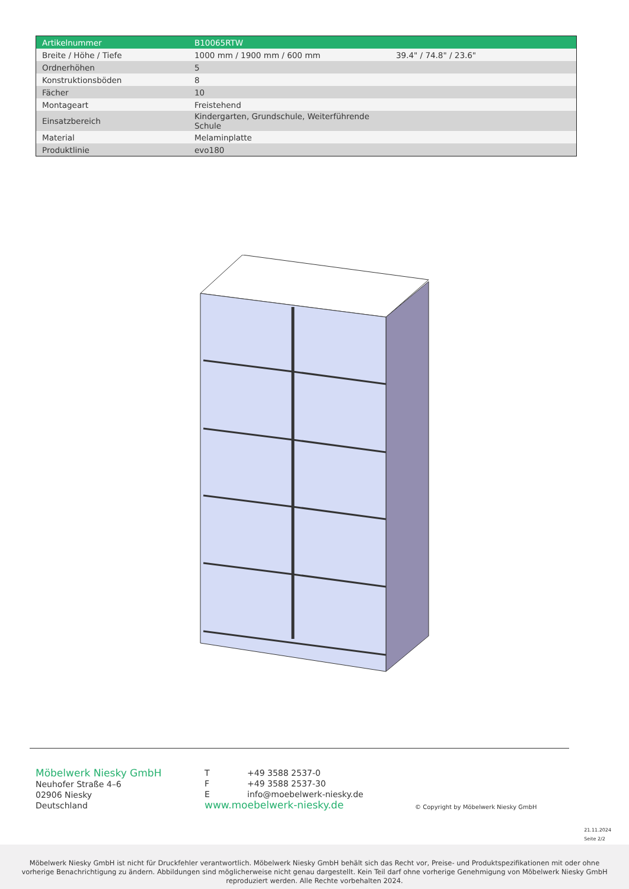| Artikelnummer | B10065RTW | |
| Breite / Höhe / Tiefe | 1000 mm / 1900 mm / 600 mm | 39.4" / 74.8" / 23.6" |
| Ordnerhöhen | 5 | |
| Konstruktionsböden | 8 | |
| Fächer | 10 | |
| Montageart | Freistehend | |
| Einsatzbereich | Kindergarten, Grundschule, Weiterführende Schule | |
| Material | Melaminplatte | |
| Produktlinie | evo180 | |
Möbelwerk Niesky GmbH
Neuhofer Straße 4–6
02906 Niesky
Deutschland
T +49 3588 2537-0
F +49 3588 2537-30
Einfo@moebelwerk-niesky.de
www.moebelwerk-niesky.de
© Copyright by Möbelwerk Niesky GmbH
21.11.2024
Seite 2/2
Möbelwerk Niesky GmbH ist nicht für Druckfehler verantwortlich. Möbelwerk Niesky GmbH behält sich das Recht vor, Preise- und Produktspezifikationen mit oder ohne
vorherige Benachrichtigung zu ändern. Abbildungen sind möglicherweise nicht genau dargestellt. Kein Teil darf ohne vorherige Genehmigung von Möbelwerk Niesky GmbH
reproduziert werden. Alle Rechte vorbehalten 2024.